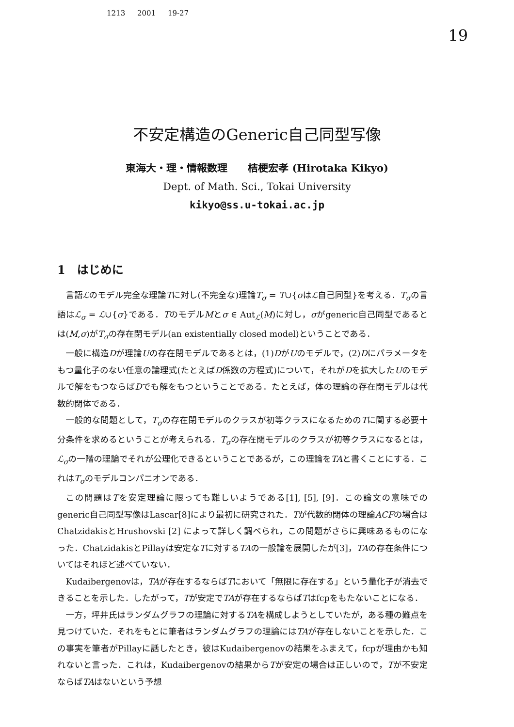1213 2001 19-27
19
不安定構造のGeneric自己同型写像
東海大・理・情報数理　　桔梗宏孝 (Hirotaka Kikyo)
Dept. of Math. Sci., Tokai University
kikyo@ss.u-tokai.ac.jp
1　はじめに
言語ℒのモデル完全な理論Tに対し(不完全な)理論T<sub>σ</sub> = T∪{σはℒ自己同型}を考える．T<sub>σ</sub>の言語はℒ<sub>σ</sub> = ℒ∪{σ}である．TのモデルMとσ ∈ Aut<sub>ℒ</sub>(M)に対し，σがgeneric自己同型であるとは(M,σ)がT<sub>σ</sub>の存在閉モデル(an existentially closed model)ということである．
一般に構造Dが理論Uの存在閉モデルであるとは，(1)DがUのモデルで，(2)Dにパラメータをもつ量化子のない任意の論理式(たとえばD係数の方程式)について，それがDを拡大したUのモデルで解をもつならばDでも解をもつということである．たとえば，体の理論の存在閉モデルは代数的閉体である．
一般的な問題として，T<sub>σ</sub>の存在閉モデルのクラスが初等クラスになるためのTに関する必要十分条件を求めるということが考えられる．T<sub>σ</sub>の存在閉モデルのクラスが初等クラスになるとは，ℒ<sub>σ</sub>の一階の理論でそれが公理化できるということであるが，この理論をTAと書くことにする．これはT<sub>σ</sub>のモデルコンパニオンである．
この問題はTを安定理論に限っても難しいようである[1], [5], [9]．この論文の意味でのgeneric自己同型写像はLascar[8]により最初に研究された．Tが代数的閉体の理論ACFの場合はChatzidakisとHrushovski [2] によって詳しく調べられ，この問題がさらに興味あるものになった．ChatzidakisとPillayは安定なTに対するTAの一般論を展開したが[3]，TAの存在条件についてはそれほど述べていない．
Kudaibergenovは，TAが存在するならばTにおいて「無限に存在する」という量化子が消去できることを示した．したがって，Tが安定でTAが存在するならばTはfcpをもたないことになる．
一方，坪井氏はランダムグラフの理論に対するTAを構成しようとしていたが，ある種の難点を見つけていた．それをもとに筆者はランダムグラフの理論にはTAが存在しないことを示した．この事実を筆者がPillayに話したとき，彼はKudaibergenovの結果をふまえて，fcpが理由かも知れないと言った．これは，Kudaibergenovの結果からTが安定の場合は正しいので，Tが不安定ならばTAはないという予想